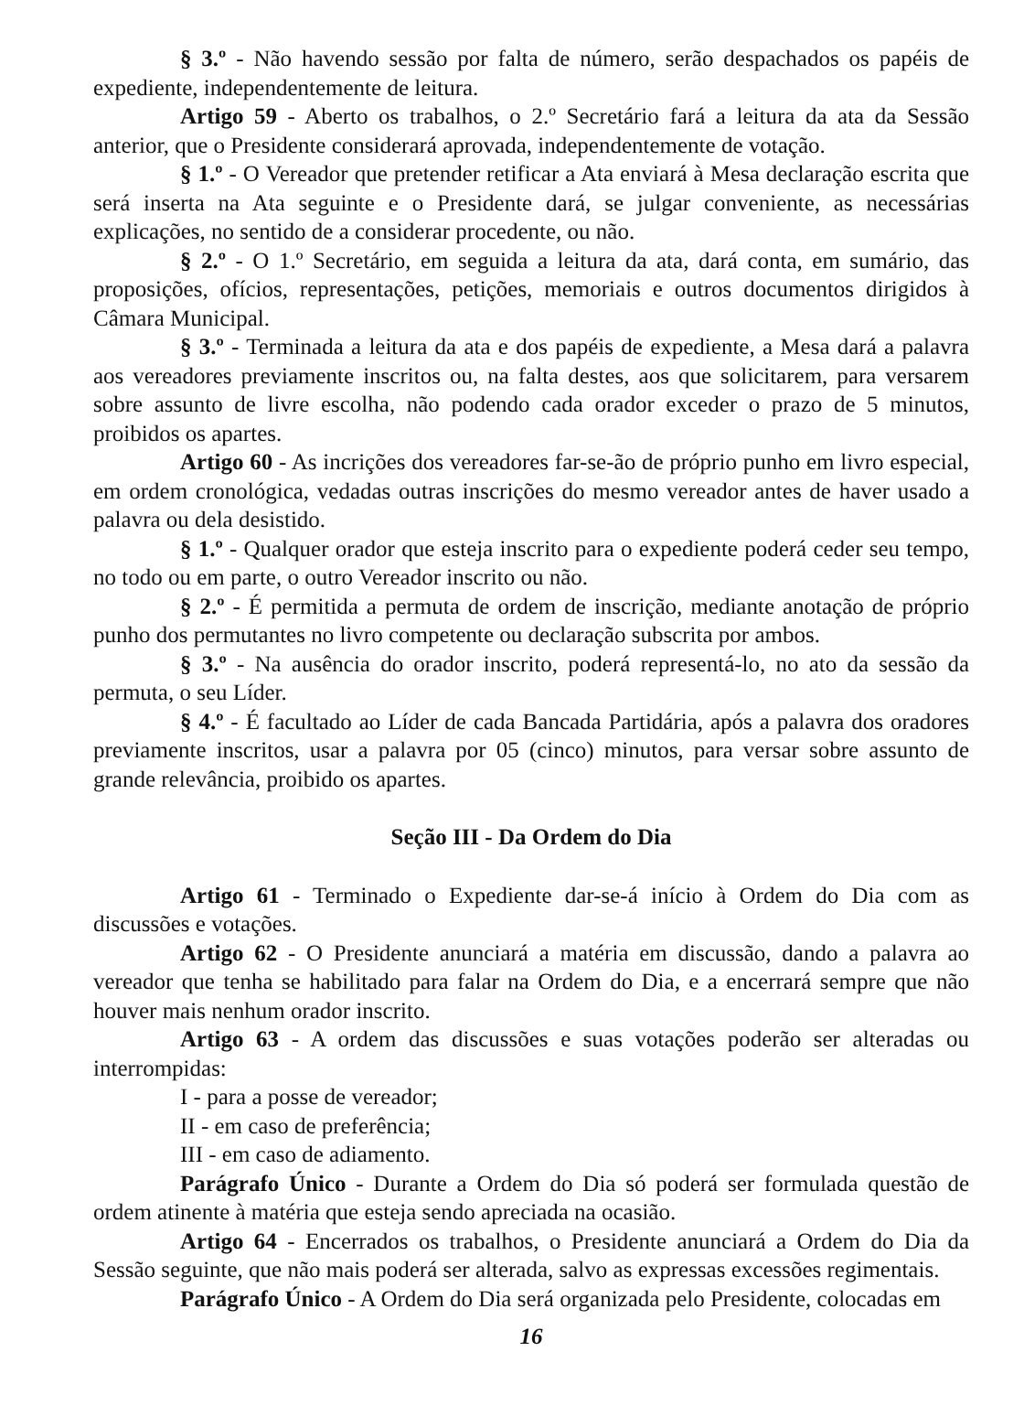§ 3.º - Não havendo sessão por falta de número, serão despachados os papéis de expediente, independentemente de leitura.
Artigo 59 - Aberto os trabalhos, o 2.º Secretário fará a leitura da ata da Sessão anterior, que o Presidente considerará aprovada, independentemente de votação.
§ 1.º - O Vereador que pretender retificar a Ata enviará à Mesa declaração escrita que será inserta na Ata seguinte e o Presidente dará, se julgar conveniente, as necessárias explicações, no sentido de a considerar procedente, ou não.
§ 2.º - O 1.º Secretário, em seguida a leitura da ata, dará conta, em sumário, das proposições, ofícios, representações, petições, memoriais e outros documentos dirigidos à Câmara Municipal.
§ 3.º - Terminada a leitura da ata e dos papéis de expediente, a Mesa dará a palavra aos vereadores previamente inscritos ou, na falta destes, aos que solicitarem, para versarem sobre assunto de livre escolha, não podendo cada orador exceder o prazo de 5 minutos, proibidos os apartes.
Artigo 60 - As incrições dos vereadores far-se-ão de próprio punho em livro especial, em ordem cronológica, vedadas outras inscrições do mesmo vereador antes de haver usado a palavra ou dela desistido.
§ 1.º - Qualquer orador que esteja inscrito para o expediente poderá ceder seu tempo, no todo ou em parte, o outro Vereador inscrito ou não.
§ 2.º - É permitida a permuta de ordem de inscrição, mediante anotação de próprio punho dos permutantes no livro competente ou declaração subscrita por ambos.
§ 3.º - Na ausência do orador inscrito, poderá representá-lo, no ato da sessão da permuta, o seu Líder.
§ 4.º - É facultado ao Líder de cada Bancada Partidária, após a palavra dos oradores previamente inscritos, usar a palavra por 05 (cinco) minutos, para versar sobre assunto de grande relevância, proibido os apartes.
Seção III - Da Ordem do Dia
Artigo 61 - Terminado o Expediente dar-se-á início à Ordem do Dia com as discussões e votações.
Artigo 62 - O Presidente anunciará a matéria em discussão, dando a palavra ao vereador que tenha se habilitado para falar na Ordem do Dia, e a encerrará sempre que não houver mais nenhum orador inscrito.
Artigo 63 - A ordem das discussões e suas votações poderão ser alteradas ou interrompidas:
I - para a posse de vereador;
II - em caso de preferência;
III - em caso de adiamento.
Parágrafo Único - Durante a Ordem do Dia só poderá ser formulada questão de ordem atinente à matéria que esteja sendo apreciada na ocasião.
Artigo 64 - Encerrados os trabalhos, o Presidente anunciará a Ordem do Dia da Sessão seguinte, que não mais poderá ser alterada, salvo as expressas excessões regimentais.
Parágrafo Único - A Ordem do Dia será organizada pelo Presidente, colocadas em
16